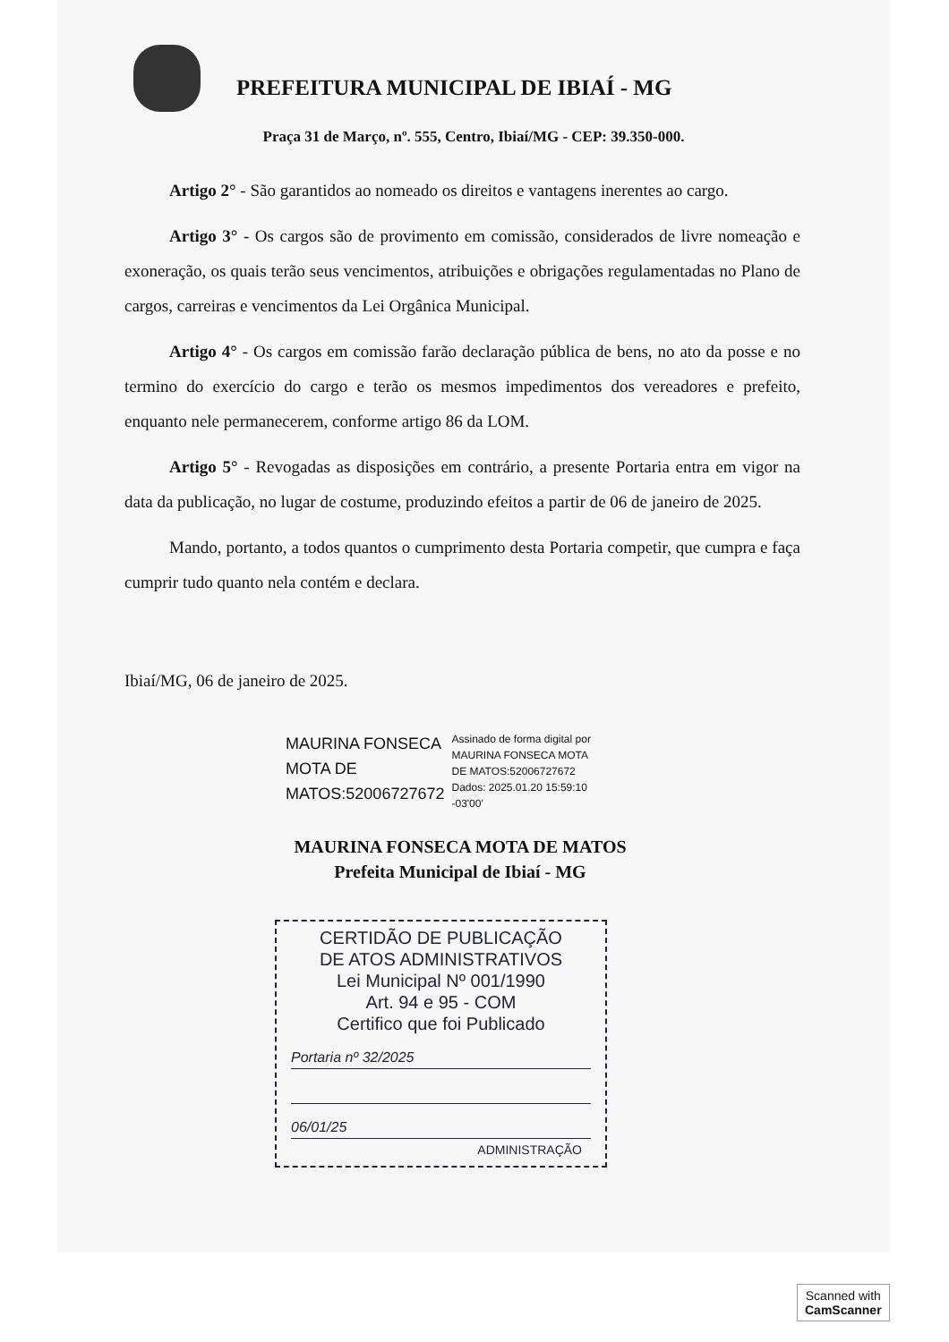PREFEITURA MUNICIPAL DE IBIAÍ - MG
Praça 31 de Março, nº. 555, Centro, Ibiaí/MG - CEP: 39.350-000.
Artigo 2° - São garantidos ao nomeado os direitos e vantagens inerentes ao cargo.
Artigo 3° - Os cargos são de provimento em comissão, considerados de livre nomeação e exoneração, os quais terão seus vencimentos, atribuições e obrigações regulamentadas no Plano de cargos, carreiras e vencimentos da Lei Orgânica Municipal.
Artigo 4° - Os cargos em comissão farão declaração pública de bens, no ato da posse e no termino do exercício do cargo e terão os mesmos impedimentos dos vereadores e prefeito, enquanto nele permanecerem, conforme artigo 86 da LOM.
Artigo 5° - Revogadas as disposições em contrário, a presente Portaria entra em vigor na data da publicação, no lugar de costume, produzindo efeitos a partir de 06 de janeiro de 2025.
Mando, portanto, a todos quantos o cumprimento desta Portaria competir, que cumpra e faça cumprir tudo quanto nela contém e declara.
Ibiaí/MG, 06 de janeiro de 2025.
MAURINA FONSECA
MOTA DE
MATOS:52006727672
Assinado de forma digital por
MAURINA FONSECA MOTA
DE MATOS:52006727672
Dados: 2025.01.20 15:59:10
-03'00'
MAURINA FONSECA MOTA DE MATOS
Prefeita Municipal de Ibiaí - MG
CERTIDÃO DE PUBLICAÇÃO
DE ATOS ADMINISTRATIVOS
Lei Municipal Nº 001/1990
Art. 94 e 95 - COM
Certifico que foi Publicado
Portaria nº 32/2025
06/01/25
ADMINISTRAÇÃO
Scanned with
CamScanner